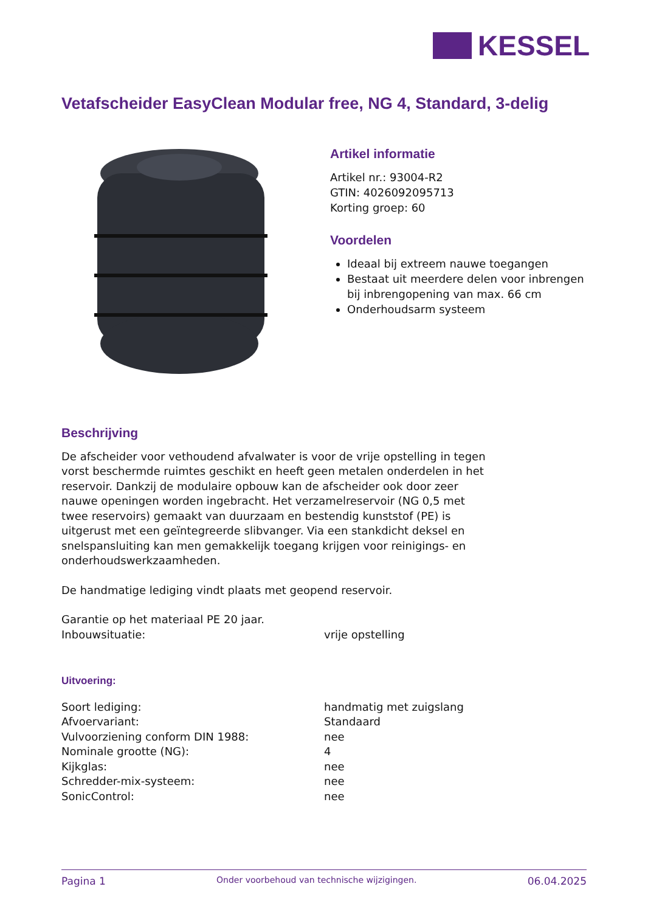KESSEL
Vetafscheider EasyClean Modular free, NG 4, Standard, 3-delig
Artikel informatie
Artikel nr.: 93004-R2
GTIN: 4026092095713
Korting groep: 60
Voordelen
Ideaal bij extreem nauwe toegangen
Bestaat uit meerdere delen voor inbrengen bij inbrengopening van max. 66 cm
Onderhoudsarm systeem
Beschrijving
De afscheider voor vethoudend afvalwater is voor de vrije opstelling in tegen vorst beschermde ruimtes geschikt en heeft geen metalen onderdelen in het reservoir. Dankzij de modulaire opbouw kan de afscheider ook door zeer nauwe openingen worden ingebracht. Het verzamelreservoir (NG 0,5 met twee reservoirs) gemaakt van duurzaam en bestendig kunststof (PE) is uitgerust met een geïntegreerde slibvanger. Via een stankdicht deksel en snelspansluiting kan men gemakkelijk toegang krijgen voor reinigings- en onderhoudswerkzaamheden.
De handmatige lediging vindt plaats met geopend reservoir.
Garantie op het materiaal PE 20 jaar.
| Inbouwsituatie: | vrije opstelling |
Uitvoering:
| Soort lediging: | handmatig met zuigslang |
| Afvoervariant: | Standaard |
| Vulvoorziening conform DIN 1988: | nee |
| Nominale grootte (NG): | 4 |
| Kijkglas: | nee |
| Schredder-mix-systeem: | nee |
| SonicControl: | nee |
Pagina 1 Onder voorbehoud van technische wijzigingen. 06.04.2025